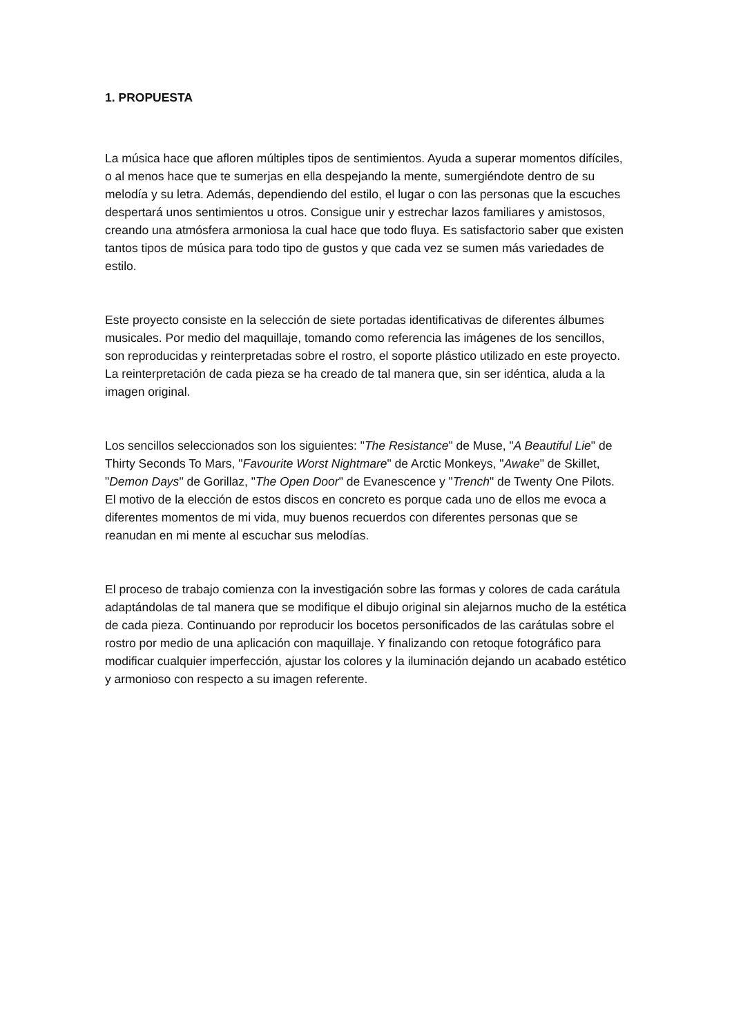1. PROPUESTA
La música hace que afloren múltiples tipos de sentimientos. Ayuda a superar momentos difíciles, o al menos hace que te sumerjas en ella despejando la mente, sumergiéndote dentro de su melodía y su letra. Además, dependiendo del estilo, el lugar o con las personas que la escuches despertará unos sentimientos u otros. Consigue unir y estrechar lazos familiares y amistosos, creando una atmósfera armoniosa la cual hace que todo fluya. Es satisfactorio saber que existen tantos tipos de música para todo tipo de gustos y que cada vez se sumen más variedades de estilo.
Este proyecto consiste en la selección de siete portadas identificativas de diferentes álbumes musicales. Por medio del maquillaje, tomando como referencia las imágenes de los sencillos, son reproducidas y reinterpretadas sobre el rostro, el soporte plástico utilizado en este proyecto. La reinterpretación de cada pieza se ha creado de tal manera que, sin ser idéntica, aluda a la imagen original.
Los sencillos seleccionados son los siguientes: "The Resistance" de Muse, "A Beautiful Lie" de Thirty Seconds To Mars, "Favourite Worst Nightmare" de Arctic Monkeys, "Awake" de Skillet, "Demon Days" de Gorillaz, "The Open Door" de Evanescence y "Trench" de Twenty One Pilots. El motivo de la elección de estos discos en concreto es porque cada uno de ellos me evoca a diferentes momentos de mi vida, muy buenos recuerdos con diferentes personas que se reanudan en mi mente al escuchar sus melodías.
El proceso de trabajo comienza con la investigación sobre las formas y colores de cada carátula adaptándolas de tal manera que se modifique el dibujo original sin alejarnos mucho de la estética de cada pieza. Continuando por reproducir los bocetos personificados de las carátulas sobre el rostro por medio de una aplicación con maquillaje. Y finalizando con retoque fotográfico para modificar cualquier imperfección, ajustar los colores y la iluminación dejando un acabado estético y armonioso con respecto a su imagen referente.